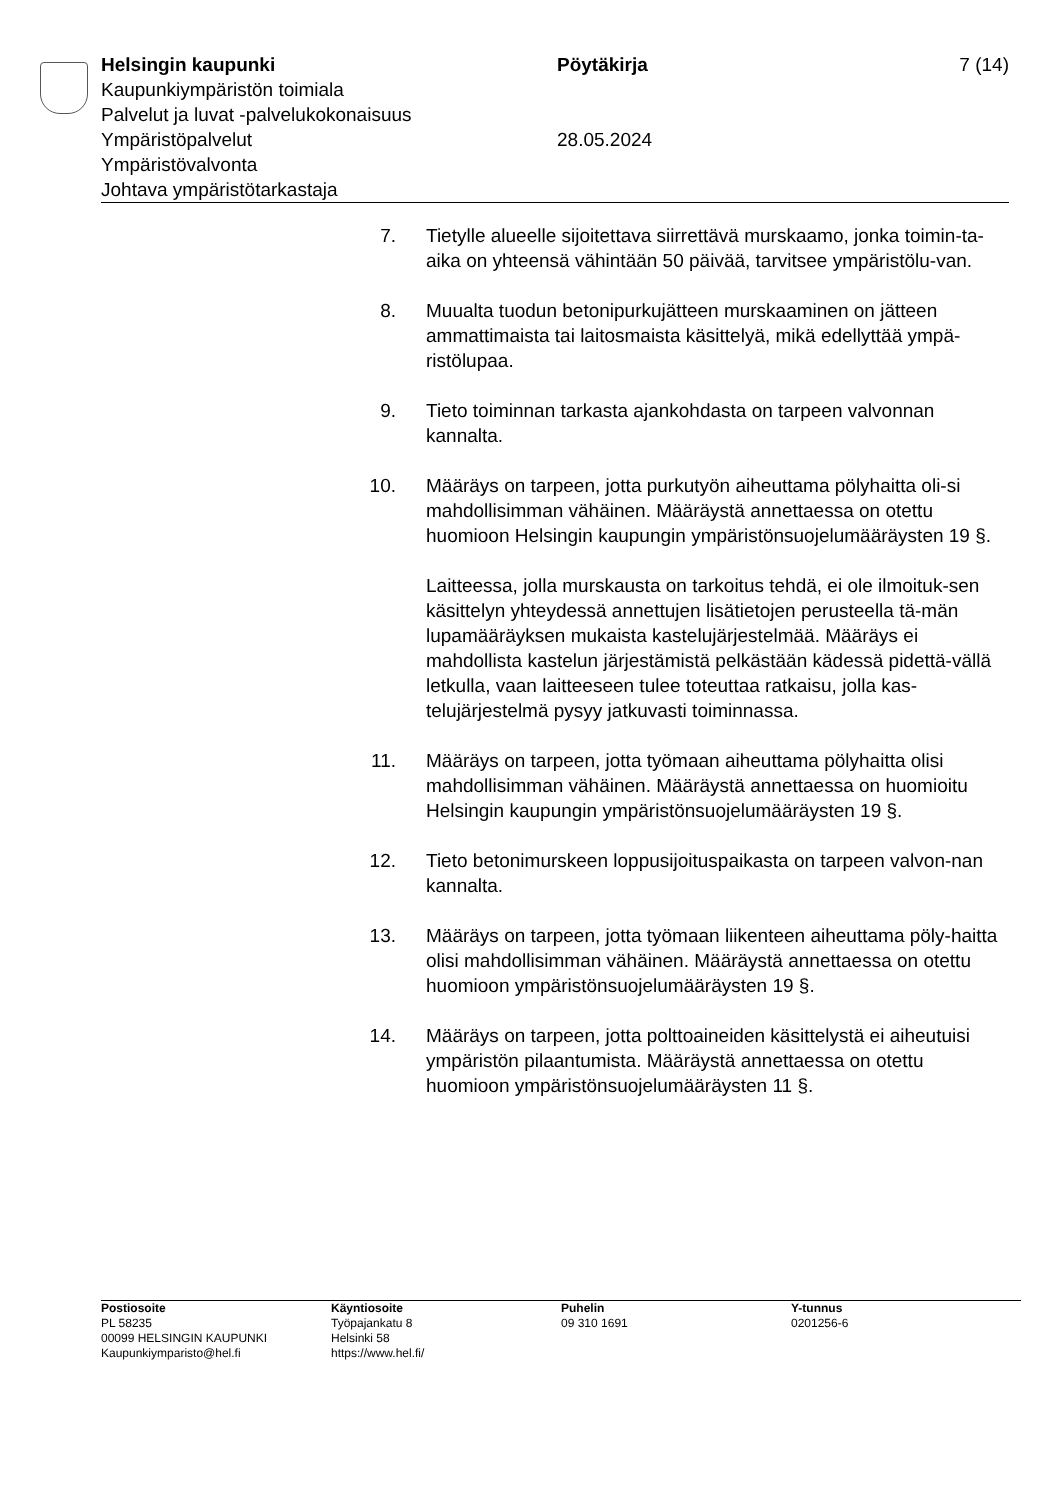Helsingin kaupunki Pöytäkirja 7 (14)
Kaupunkiympäristön toimiala
Palvelut ja luvat -palvelukokonaisuus
Ympäristöpalvelut 28.05.2024
Ympäristövalvonta
Johtava ympäristötarkastaja
7. Tietylle alueelle sijoitettava siirrettävä murskaamo, jonka toimin-ta-aika on yhteensä vähintään 50 päivää, tarvitsee ympäristölu-van.
8. Muualta tuodun betonipurkujätteen murskaaminen on jätteen ammattimaista tai laitosmaista käsittelyä, mikä edellyttää ympä-ristölupaa.
9. Tieto toiminnan tarkasta ajankohdasta on tarpeen valvonnan kannalta.
10. Määräys on tarpeen, jotta purkutyön aiheuttama pölyhaitta oli-si mahdollisimman vähäinen. Määräystä annettaessa on otettu huomioon Helsingin kaupungin ympäristönsuojelumääräysten 19 §.
Laitteessa, jolla murskausta on tarkoitus tehdä, ei ole ilmoituk-sen käsittelyn yhteydessä annettujen lisätietojen perusteella tä-män lupamääräyksen mukaista kastelujärjestelmää. Määräys ei mahdollista kastelun järjestämistä pelkästään kädessä pidettä-vällä letkulla, vaan laitteeseen tulee toteuttaa ratkaisu, jolla kas-telujärjestelmä pysyy jatkuvasti toiminnassa.
11. Määräys on tarpeen, jotta työmaan aiheuttama pölyhaitta olisi mahdollisimman vähäinen. Määräystä annettaessa on huomioitu Helsingin kaupungin ympäristönsuojelumääräysten 19 §.
12. Tieto betonimurskeen loppusijoituspaikasta on tarpeen valvon-nan kannalta.
13. Määräys on tarpeen, jotta työmaan liikenteen aiheuttama pöly-haitta olisi mahdollisimman vähäinen. Määräystä annettaessa on otettu huomioon ympäristönsuojelumääräysten 19 §.
14. Määräys on tarpeen, jotta polttoaineiden käsittelystä ei aiheutuisi ympäristön pilaantumista. Määräystä annettaessa on otettu huomioon ympäristönsuojelumääräysten 11 §.
Postiosoite
PL 58235
00099 HELSINGIN KAUPUNKI
Kaupunkiymparisto@hel.fi
Käyntiosoite
Työpajankatu 8
Helsinki 58
https://www.hel.fi/
Puhelin
09 310 1691
Y-tunnus
0201256-6